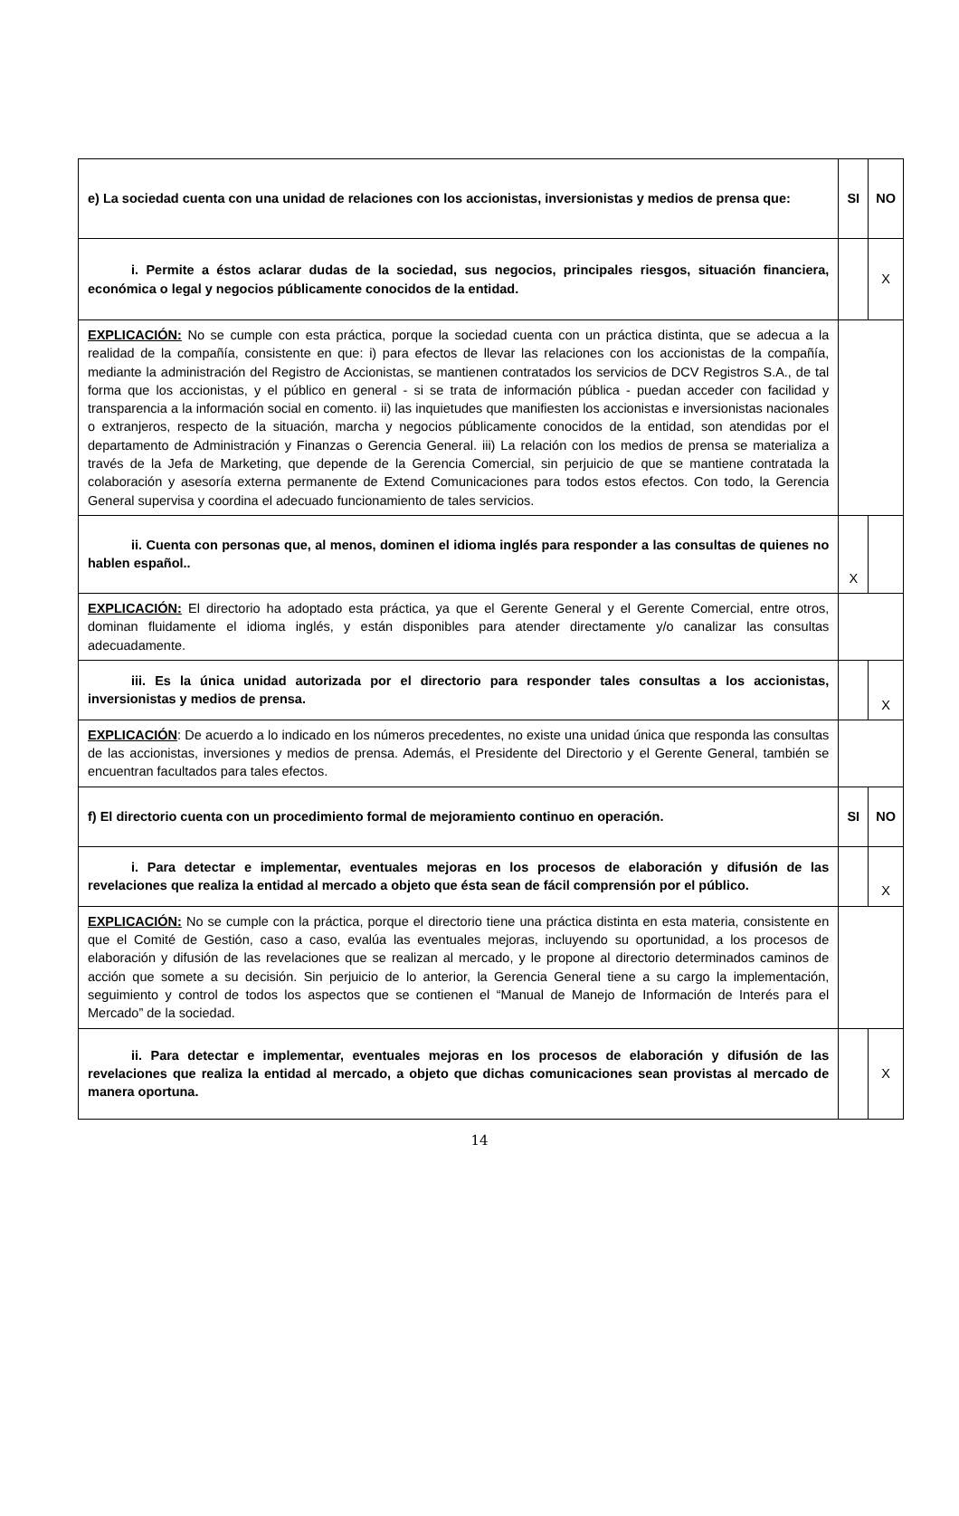| e) La sociedad cuenta con una unidad de relaciones con los accionistas, inversionistas y medios de prensa que: | SI | NO |
| i. Permite a éstos aclarar dudas de la sociedad, sus negocios, principales riesgos, situación financiera, económica o legal y negocios públicamente conocidos de la entidad. | | X |
| EXPLICACIÓN: No se cumple con esta práctica, porque la sociedad cuenta con un práctica distinta, que se adecua a la realidad de la compañía, consistente en que: i) para efectos de llevar las relaciones con los accionistas de la compañía, mediante la administración del Registro de Accionistas, se mantienen contratados los servicios de DCV Registros S.A., de tal forma que los accionistas, y el público en general - si se trata de información pública - puedan acceder con facilidad y transparencia a la información social en comento. ii) las inquietudes que manifiesten los accionistas e inversionistas nacionales o extranjeros, respecto de la situación, marcha y negocios públicamente conocidos de la entidad, son atendidas por el departamento de Administración y Finanzas o Gerencia General. iii) La relación con los medios de prensa se materializa a través de la Jefa de Marketing, que depende de la Gerencia Comercial, sin perjuicio de que se mantiene contratada la colaboración y asesoría externa permanente de Extend Comunicaciones para todos estos efectos. Con todo, la Gerencia General supervisa y coordina el adecuado funcionamiento de tales servicios. | | |
| ii. Cuenta con personas que, al menos, dominen el idioma inglés para responder a las consultas de quienes no hablen español.. | X | |
| EXPLICACIÓN: El directorio ha adoptado esta práctica, ya que el Gerente General y el Gerente Comercial, entre otros, dominan fluidamente el idioma inglés, y están disponibles para atender directamente y/o canalizar las consultas adecuadamente. | | |
| iii. Es la única unidad autorizada por el directorio para responder tales consultas a los accionistas, inversionistas y medios de prensa. | | X |
| EXPLICACIÓN : De acuerdo a lo indicado en los números precedentes, no existe una unidad única que responda las consultas de las accionistas, inversiones y medios de prensa. Además, el Presidente del Directorio y el Gerente General, también se encuentran facultados para tales efectos. | | |
| f) El directorio cuenta con un procedimiento formal de mejoramiento continuo en operación. | SI | NO |
| i. Para detectar e implementar, eventuales mejoras en los procesos de elaboración y difusión de las revelaciones que realiza la entidad al mercado a objeto que ésta sean de fácil comprensión por el público. | | X |
| EXPLICACIÓN: No se cumple con la práctica, porque el directorio tiene una práctica distinta en esta materia, consistente en que el Comité de Gestión, caso a caso, evalúa las eventuales mejoras, incluyendo su oportunidad, a los procesos de elaboración y difusión de las revelaciones que se realizan al mercado, y le propone al directorio determinados caminos de acción que somete a su decisión. Sin perjuicio de lo anterior, la Gerencia General tiene a su cargo la implementación, seguimiento y control de todos los aspectos que se contienen el “Manual de Manejo de Información de Interés para el Mercado” de la sociedad. | | |
| ii. Para detectar e implementar, eventuales mejoras en los procesos de elaboración y difusión de las revelaciones que realiza la entidad al mercado, a objeto que dichas comunicaciones sean provistas al mercado de manera oportuna. | | X |
14